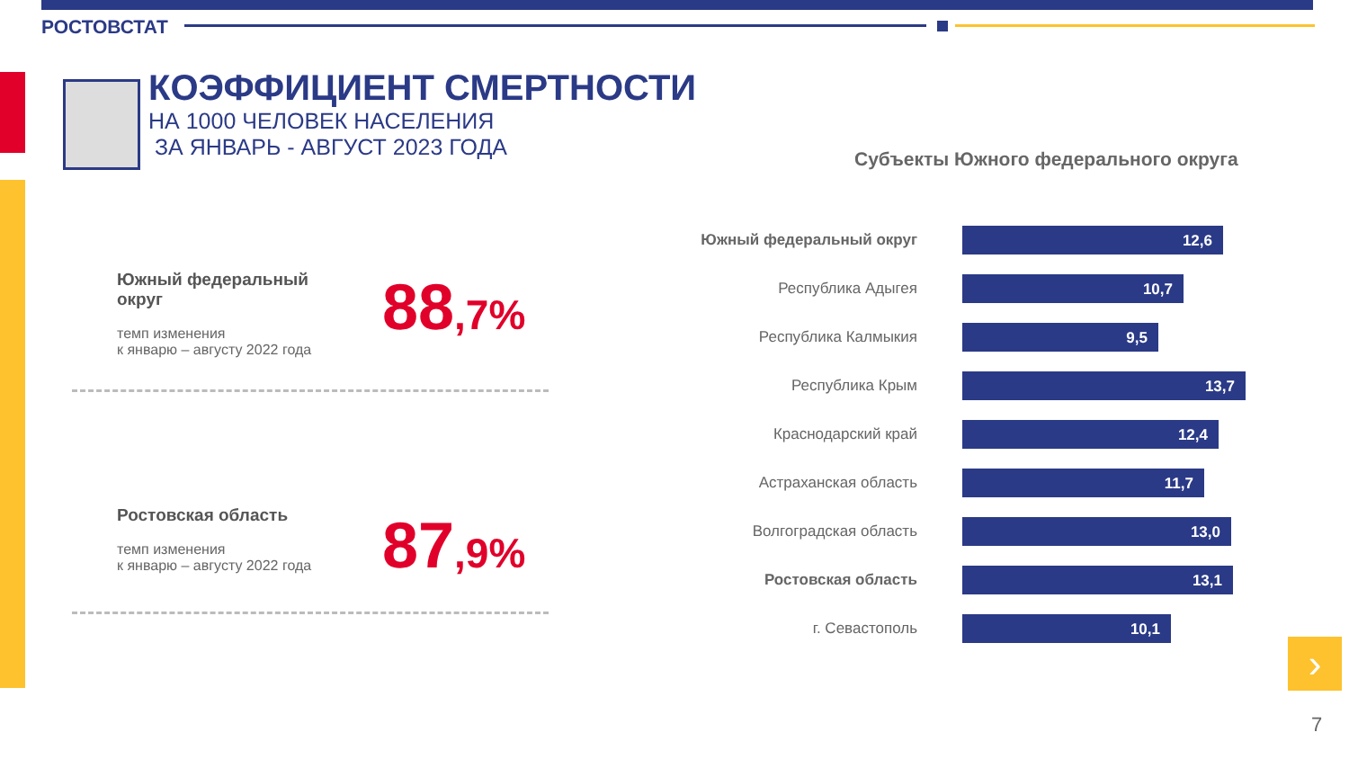РОСТОВСТАТ
КОЭФФИЦИЕНТ СМЕРТНОСТИ
НА 1000 ЧЕЛОВЕК НАСЕЛЕНИЯ
ЗА ЯНВАРЬ - АВГУСТ 2023 ГОДА
Субъекты Южного федерального округа
Южный федеральный
округ
темп изменения
к январю – августу 2022 года
88,7%
Ростовская область
темп изменения
к январю – августу 2022 года
87,9%
Южный федеральный округ
12,6
Республика Адыгея
10,7
Республика Калмыкия
9,5
Республика Крым
13,7
Краснодарский край
12,4
Астраханская область
11,7
Волгоградская область
13,0
Ростовская область
13,1
г. Севастополь
10,1
›
7